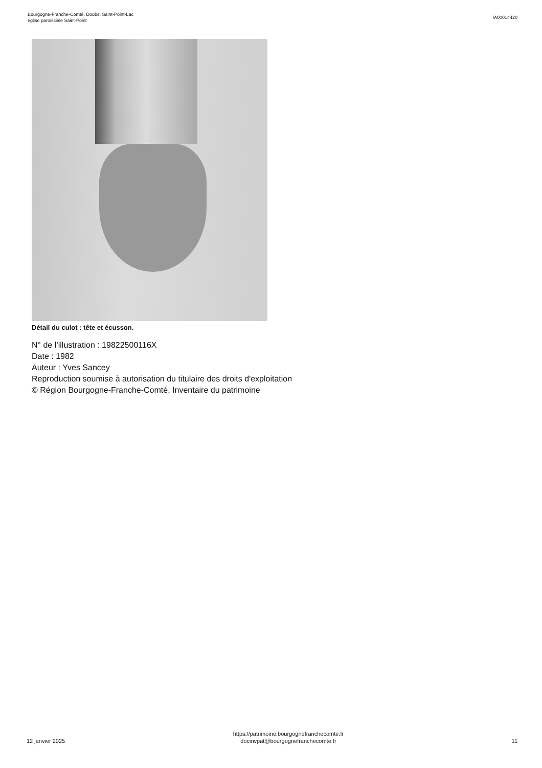Bourgogne-Franche-Comté, Doubs, Saint-Point-Lac
église paroissiale Saint-Point
IA00014420
Détail du culot : tête et écusson.
N° de l’illustration : 19822500116X
Date : 1982
Auteur : Yves Sancey
Reproduction soumise à autorisation du titulaire des droits d'exploitation
© Région Bourgogne-Franche-Comté, Inventaire du patrimoine
12 janvier 2025
https://patrimoine.bourgognefranchecomte.fr
docinvpat@bourgognefranchecomte.fr
11